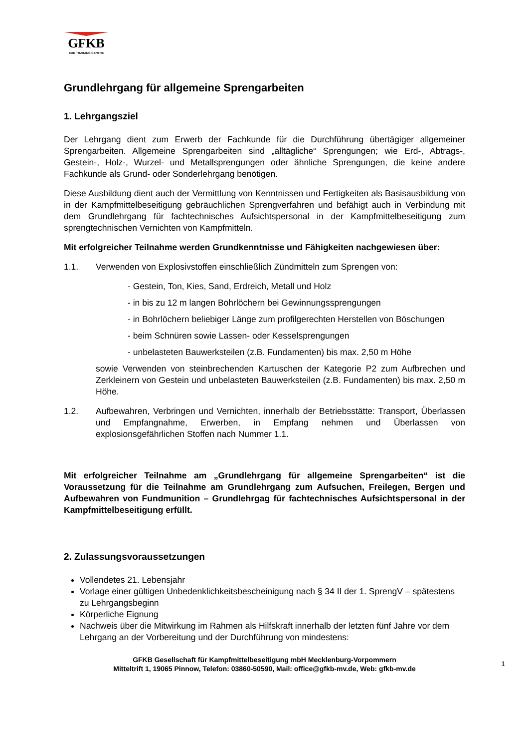GFKB
EOD TRAINING CENTRE
Grundlehrgang für allgemeine Sprengarbeiten
1. Lehrgangsziel
Der Lehrgang dient zum Erwerb der Fachkunde für die Durchführung übertägiger allgemeiner Sprengarbeiten. Allgemeine Sprengarbeiten sind „alltägliche“ Sprengungen; wie Erd-, Abtrags-, Gestein-, Holz-, Wurzel- und Metallsprengungen oder ähnliche Sprengungen, die keine andere Fachkunde als Grund- oder Sonderlehrgang benötigen.
Diese Ausbildung dient auch der Vermittlung von Kenntnissen und Fertigkeiten als Basisausbildung von in der Kampfmittelbeseitigung gebräuchlichen Sprengverfahren und befähigt auch in Verbindung mit dem Grundlehrgang für fachtechnisches Aufsichtspersonal in der Kampfmittelbeseitigung zum sprengtechnischen Vernichten von Kampfmitteln.
Mit erfolgreicher Teilnahme werden Grundkenntnisse und Fähigkeiten nachgewiesen über:
1.1. Verwenden von Explosivstoffen einschließlich Zündmitteln zum Sprengen von:
- Gestein, Ton, Kies, Sand, Erdreich, Metall und Holz
- in bis zu 12 m langen Bohrlöchern bei Gewinnungssprengungen
- in Bohrlöchern beliebiger Länge zum profilgerechten Herstellen von Böschungen
- beim Schnüren sowie Lassen- oder Kesselsprengungen
- unbelasteten Bauwerksteilen (z.B. Fundamenten) bis max. 2,50 m Höhe
sowie Verwenden von steinbrechenden Kartuschen der Kategorie P2 zum Aufbrechen und Zerkleinern von Gestein und unbelasteten Bauwerksteilen (z.B. Fundamenten) bis max. 2,50 m Höhe.
1.2. Aufbewahren, Verbringen und Vernichten, innerhalb der Betriebsstätte: Transport, Überlassen und Empfangnahme, Erwerben, in Empfang nehmen und Überlassen von explosionsgefährlichen Stoffen nach Nummer 1.1.
Mit erfolgreicher Teilnahme am „Grundlehrgang für allgemeine Sprengarbeiten“ ist die Voraussetzung für die Teilnahme am Grundlehrgang zum Aufsuchen, Freilegen, Bergen und Aufbewahren von Fundmunition – Grundlehrgag für fachtechnisches Aufsichtspersonal in der Kampfmittelbeseitigung erfüllt.
2. Zulassungsvoraussetzungen
Vollendetes 21. Lebensjahr
Vorlage einer gültigen Unbedenklichkeitsbescheinigung nach § 34 II der 1. SprengV – spätestens zu Lehrgangsbeginn
Körperliche Eignung
Nachweis über die Mitwirkung im Rahmen als Hilfskraft innerhalb der letzten fünf Jahre vor dem Lehrgang an der Vorbereitung und der Durchführung von mindestens:
GFKB Gesellschaft für Kampfmittelbeseitigung mbH Mecklenburg-Vorpommern
Mitteltrift 1, 19065 Pinnow, Telefon: 03860-50590, Mail: office@gfkb-mv.de, Web: gfkb-mv.de
1